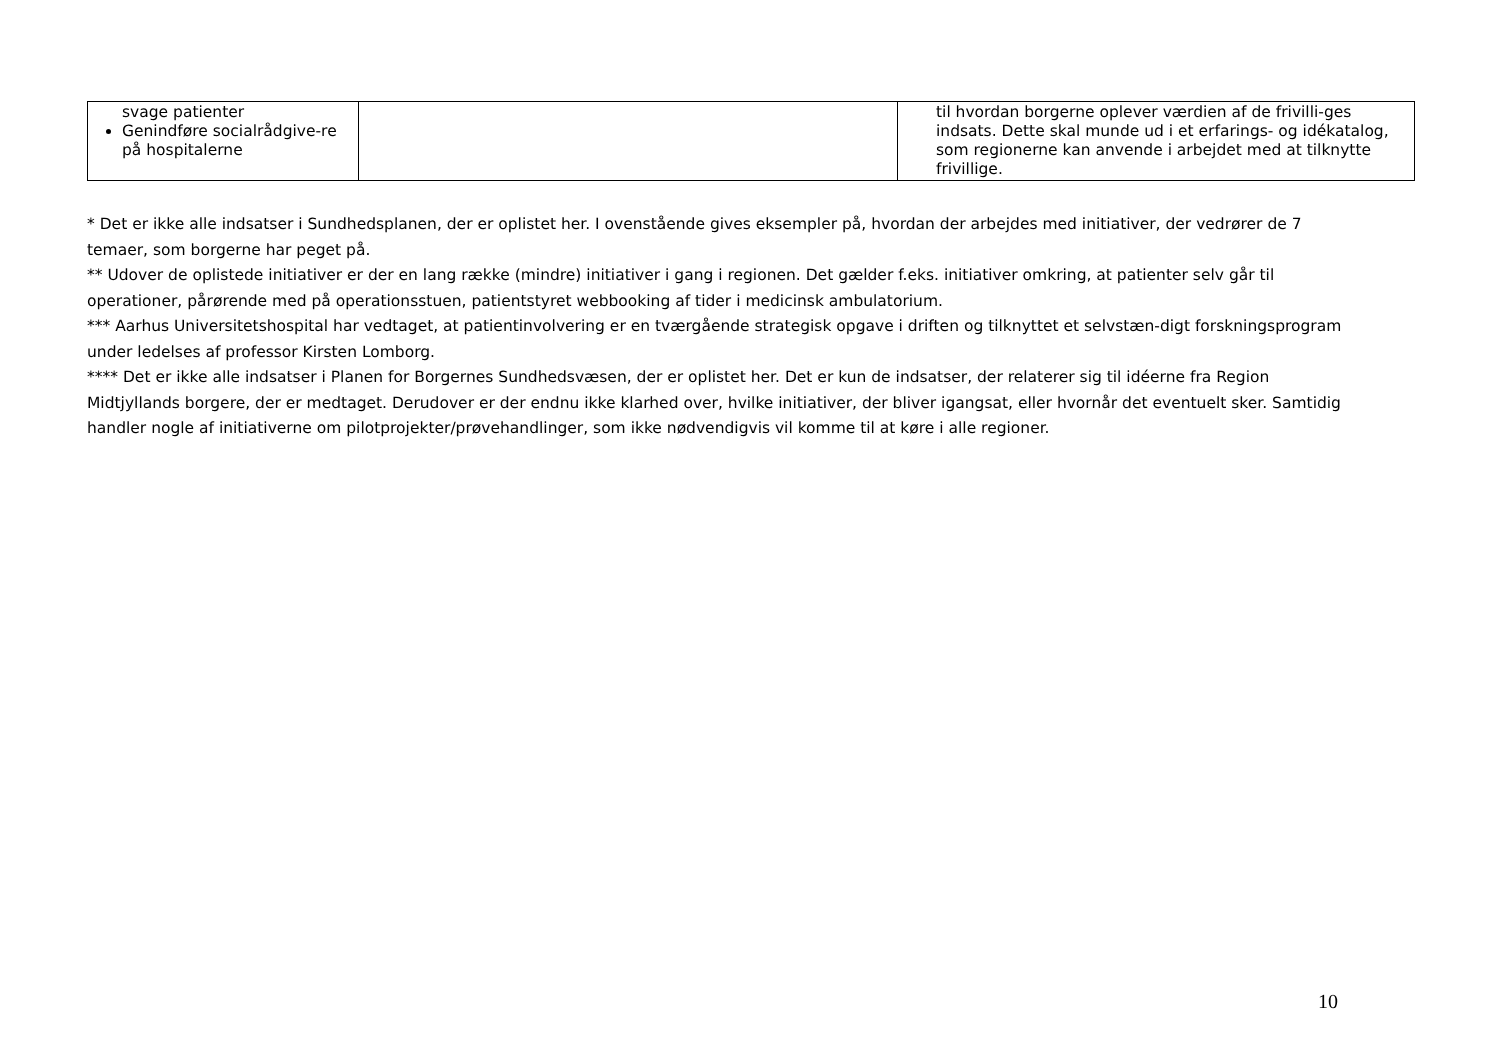| svage patienter Genindføre socialrådgive-re på hospitalerne | | til hvordan borgerne oplever værdien af de frivilli-ges indsats. Dette skal munde ud i et erfarings- og idékatalog, som regionerne kan anvende i arbejdet med at tilknytte frivillige. |
* Det er ikke alle indsatser i Sundhedsplanen, der er oplistet her. I ovenstående gives eksempler på, hvordan der arbejdes med initiativer, der vedrører de 7 temaer, som borgerne har peget på.
** Udover de oplistede initiativer er der en lang række (mindre) initiativer i gang i regionen. Det gælder f.eks. initiativer omkring, at patienter selv går til operationer, pårørende med på operationsstuen, patientstyret webbooking af tider i medicinsk ambulatorium.
*** Aarhus Universitetshospital har vedtaget, at patientinvolvering er en tværgående strategisk opgave i driften og tilknyttet et selvstæn-digt forskningsprogram under ledelses af professor Kirsten Lomborg.
**** Det er ikke alle indsatser i Planen for Borgernes Sundhedsvæsen, der er oplistet her. Det er kun de indsatser, der relaterer sig til idéerne fra Region Midtjyllands borgere, der er medtaget. Derudover er der endnu ikke klarhed over, hvilke initiativer, der bliver igangsat, eller hvornår det eventuelt sker. Samtidig handler nogle af initiativerne om pilotprojekter/prøvehandlinger, som ikke nødvendigvis vil komme til at køre i alle regioner.
10